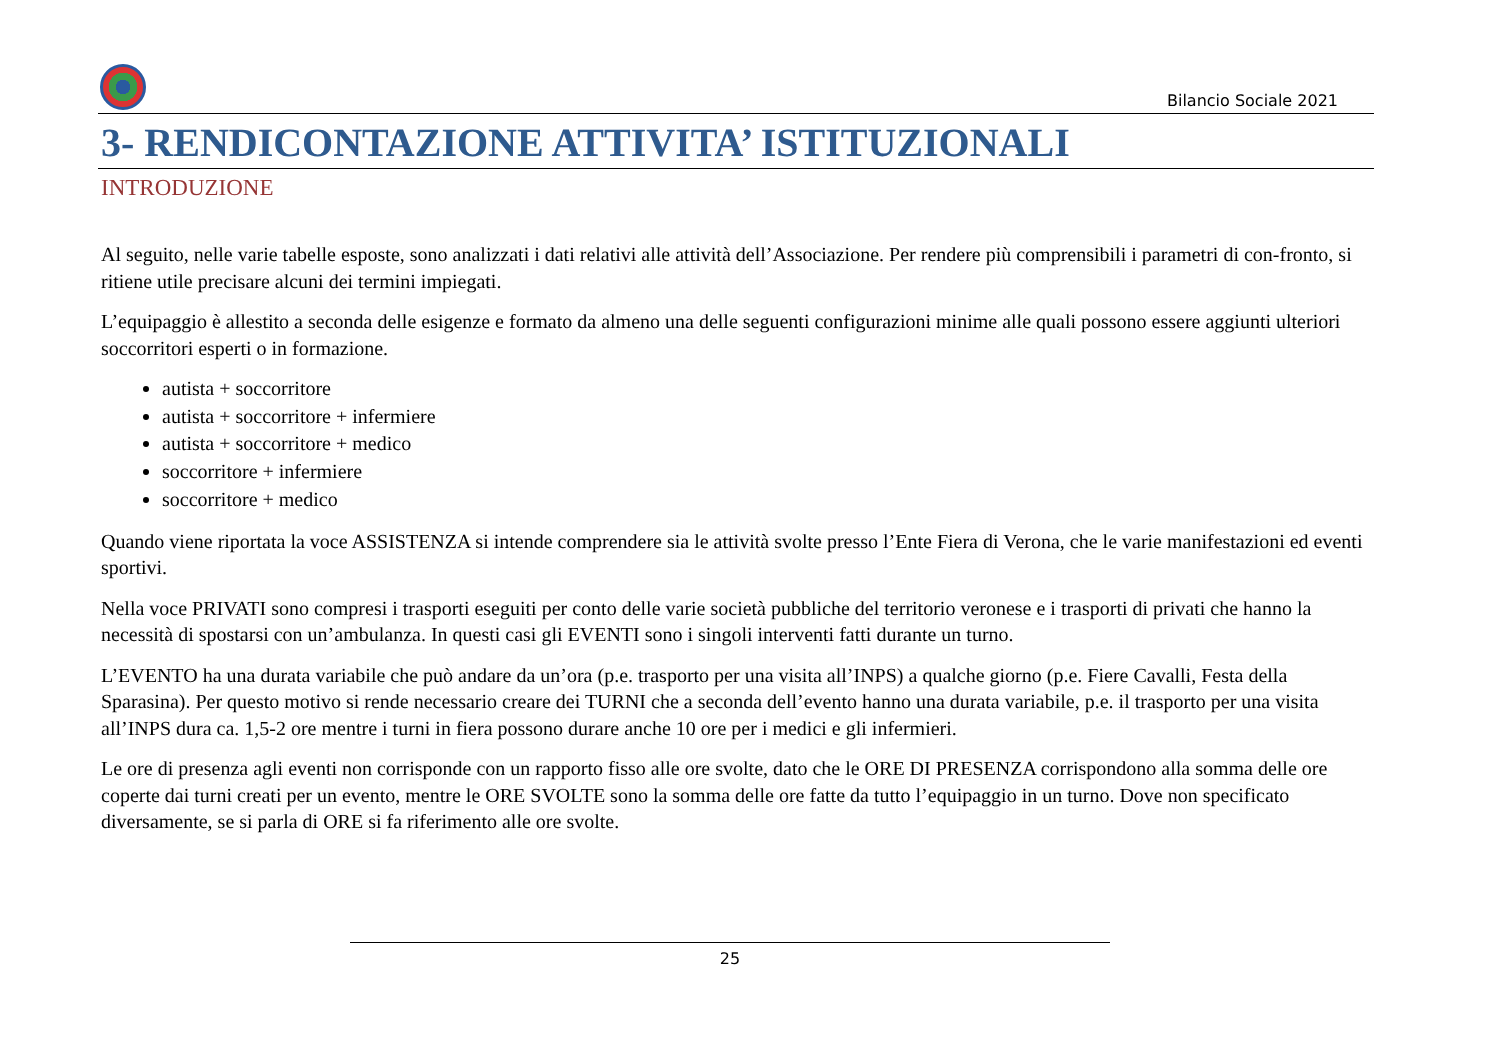Bilancio Sociale 2021
3- RENDICONTAZIONE ATTIVITA’ ISTITUZIONALI
INTRODUZIONE
Al seguito, nelle varie tabelle esposte, sono analizzati i dati relativi alle attività dell’Associazione. Per rendere più comprensibili i parametri di con-fronto, si ritiene utile precisare alcuni dei termini impiegati.
L’equipaggio è allestito a seconda delle esigenze e formato da almeno una delle seguenti configurazioni minime alle quali possono essere aggiunti ulteriori soccorritori esperti o in formazione.
autista + soccorritore
autista + soccorritore + infermiere
autista + soccorritore + medico
soccorritore + infermiere
soccorritore + medico
Quando viene riportata la voce ASSISTENZA si intende comprendere sia le attività svolte presso l’Ente Fiera di Verona, che le varie manifestazioni ed eventi sportivi.
Nella voce PRIVATI sono compresi i trasporti eseguiti per conto delle varie società pubbliche del territorio veronese e i trasporti di privati che hanno la necessità di spostarsi con un’ambulanza. In questi casi gli EVENTI sono i singoli interventi fatti durante un turno.
L’EVENTO ha una durata variabile che può andare da un’ora (p.e. trasporto per una visita all’INPS) a qualche giorno (p.e. Fiere Cavalli, Festa della Sparasina). Per questo motivo si rende necessario creare dei TURNI che a seconda dell’evento hanno una durata variabile, p.e. il trasporto per una visita all’INPS dura ca. 1,5-2 ore mentre i turni in fiera possono durare anche 10 ore per i medici e gli infermieri.
Le ore di presenza agli eventi non corrisponde con un rapporto fisso alle ore svolte, dato che le ORE DI PRESENZA corrispondono alla somma delle ore coperte dai turni creati per un evento, mentre le ORE SVOLTE sono la somma delle ore fatte da tutto l’equipaggio in un turno. Dove non specificato diversamente, se si parla di ORE si fa riferimento alle ore svolte.
25